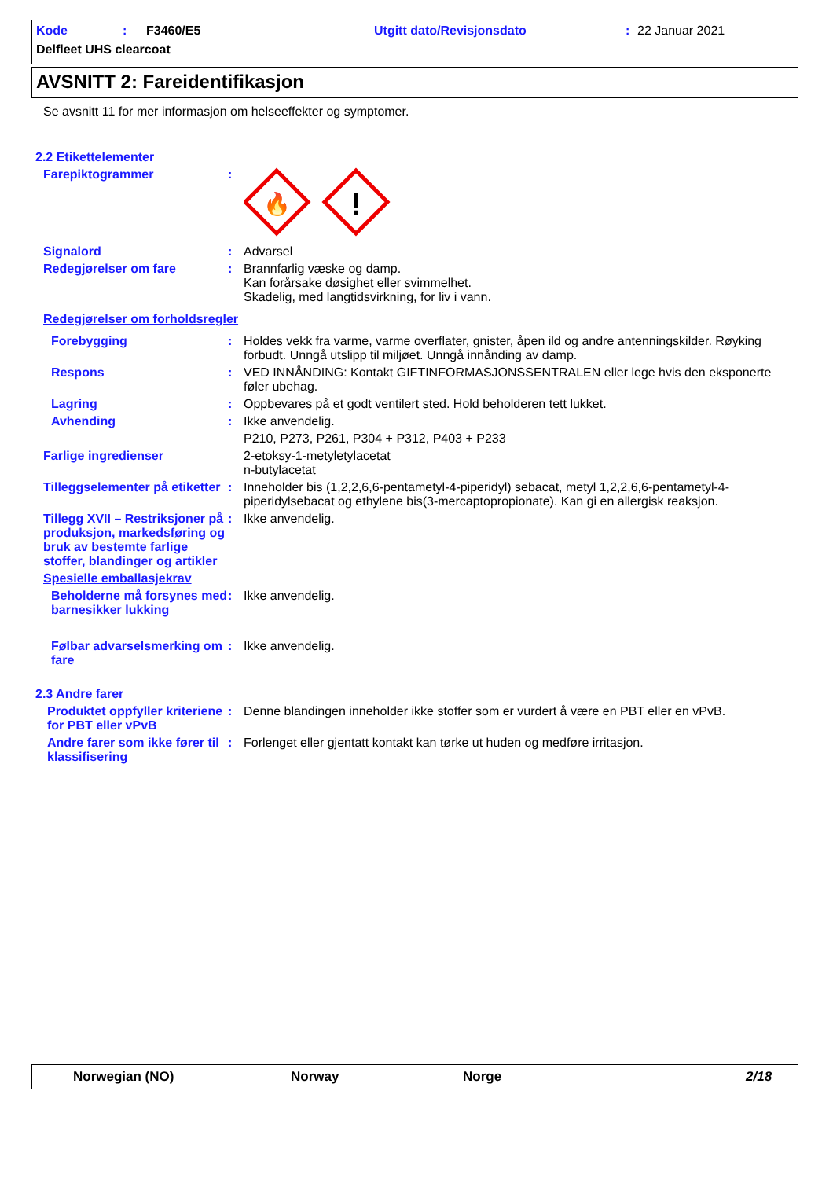Kode: F3460/E5 Utgitt dato/Revisjonsdato: 22 Januar 2021
Delfleet UHS clearcoat
AVSNITT 2: Fareidentifikasjon
Se avsnitt 11 for mer informasjon om helseeffekter og symptomer.
2.2 Etikettelementer
Farepiktogrammer :
🔥
!
Signalord : Advarsel
Redegjørelser om fare : Brannfarlig væske og damp.
Kan forårsake døsighet eller svimmelhet.
Skadelig, med langtidsvirkning, for liv i vann.
Redegjørelser om forholdsregler
Forebygging : Holdes vekk fra varme, varme overflater, gnister, åpen ild og andre antenningskilder. Røyking forbudt. Unngå utslipp til miljøet. Unngå innånding av damp.
Respons : VED INNÅNDING: Kontakt GIFTINFORMASJONSSENTRALEN eller lege hvis den eksponerte føler ubehag.
Lagring : Oppbevares på et godt ventilert sted. Hold beholderen tett lukket.
Avhending : Ikke anvendelig.
P210, P273, P261, P304 + P312, P403 + P233
Farlige ingredienser 2-etoksy-1-metyletylacetat
n-butylacetat
Tilleggselementer på etiketter
: Inneholder bis (1,2,2,6,6-pentametyl-4-piperidyl) sebacat, metyl 1,2,2,6,6-pentametyl-4-piperidylsebacat og ethylene bis(3-mercaptopropionate). Kan gi en allergisk reaksjon.
Tillegg XVII – Restriksjoner på produksjon, markedsføring og bruk av bestemte farlige stoffer, blandinger og artikler
: Ikke anvendelig.
Spesielle emballasjekrav
Beholderne må forsynes med barnesikker lukking
: Ikke anvendelig.
Følbar advarselsmerking om fare
: Ikke anvendelig.
2.3 Andre farer
Produktet oppfyller kriteriene for PBT eller vPvB
: Denne blandingen inneholder ikke stoffer som er vurdert å være en PBT eller en vPvB.
Andre farer som ikke fører til klassifisering
: Forlenget eller gjentatt kontakt kan tørke ut huden og medføre irritasjon.
Norwegian (NO) Norway Norge 2/18